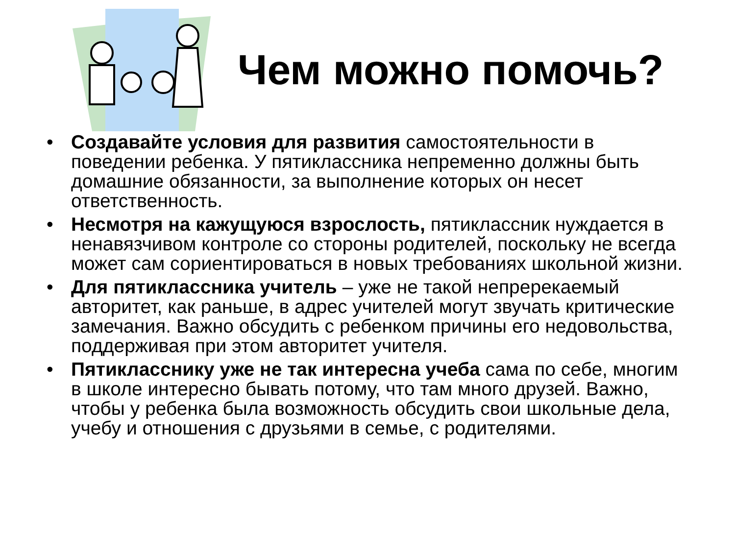Чем можно помочь?
• Создавайте условия для развития самостоятельности в поведении ребенка. У пятиклассника непременно должны быть домашние обязанности, за выполнение которых он несет ответственность.
• Несмотря на кажущуюся взрослость, пятиклассник нуждается в ненавязчивом контроле со стороны родителей, поскольку не всегда может сам сориентироваться в новых требованиях школьной жизни.
• Для пятиклассника учитель – уже не такой непререкаемый авторитет, как раньше, в адрес учителей могут звучать критические замечания. Важно обсудить с ребенком причины его недовольства, поддерживая при этом авторитет учителя.
• Пятикласснику уже не так интересна учеба сама по себе, многим в школе интересно бывать потому, что там много друзей. Важно, чтобы у ребенка была возможность обсудить свои школьные дела, учебу и отношения с друзьями в семье, с родителями.